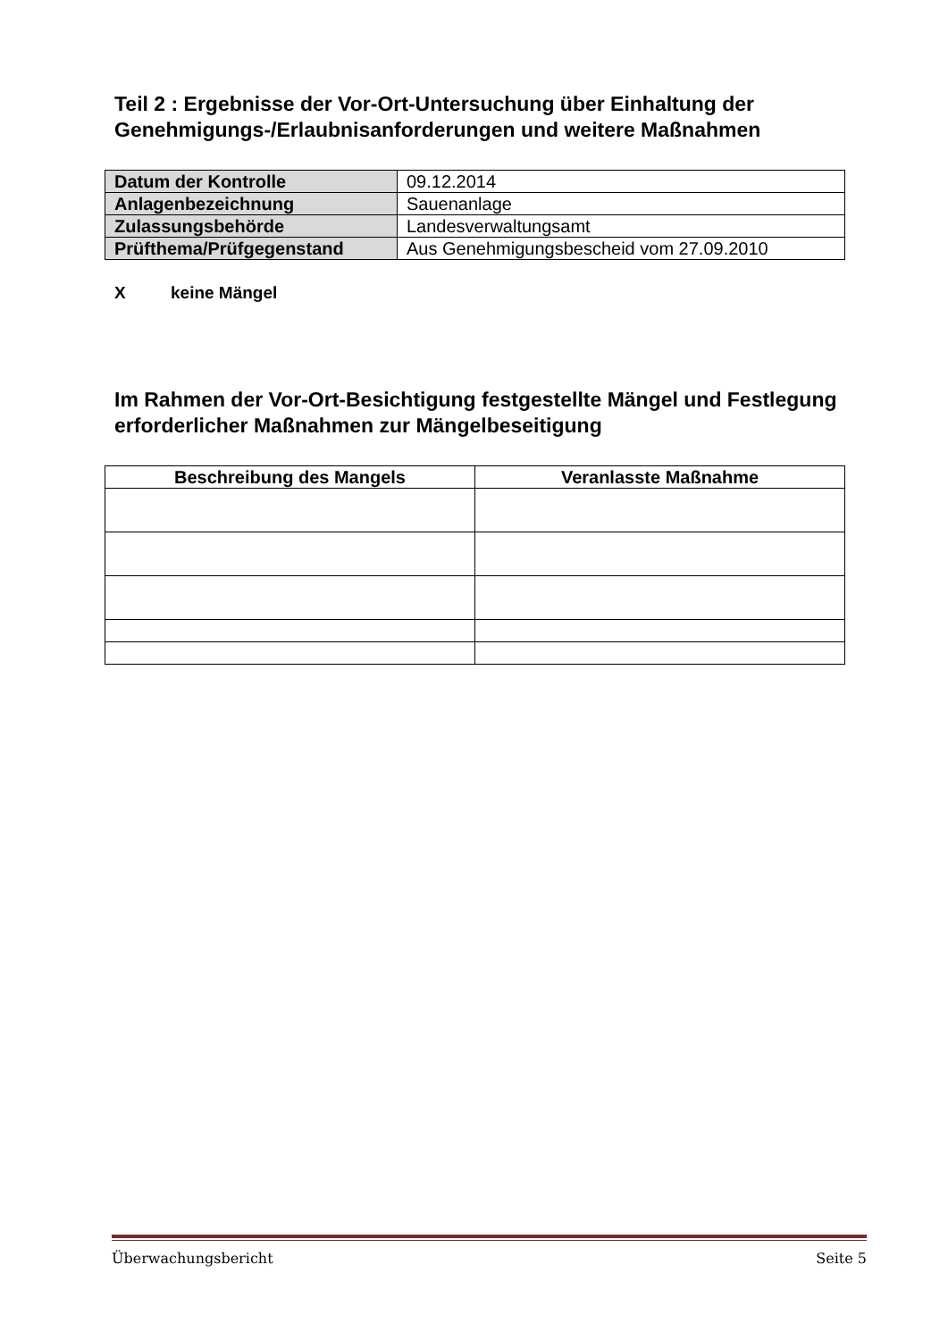Teil 2 : Ergebnisse der Vor-Ort-Untersuchung über Einhaltung der Genehmigungs-/Erlaubnisanforderungen und weitere Maßnahmen
| Datum der Kontrolle | 09.12.2014 |
| Anlagenbezeichnung | Sauenanlage |
| Zulassungsbehörde | Landesverwaltungsamt |
| Prüfthema/Prüfgegenstand | Aus Genehmigungsbescheid vom 27.09.2010 |
Xkeine Mängel
Im Rahmen der Vor-Ort-Besichtigung festgestellte Mängel und Festlegung erforderlicher Maßnahmen zur Mängelbeseitigung
| Beschreibung des Mangels | Veranlasste Maßnahme |
| --- | --- |
Überwachungsbericht Seite 5